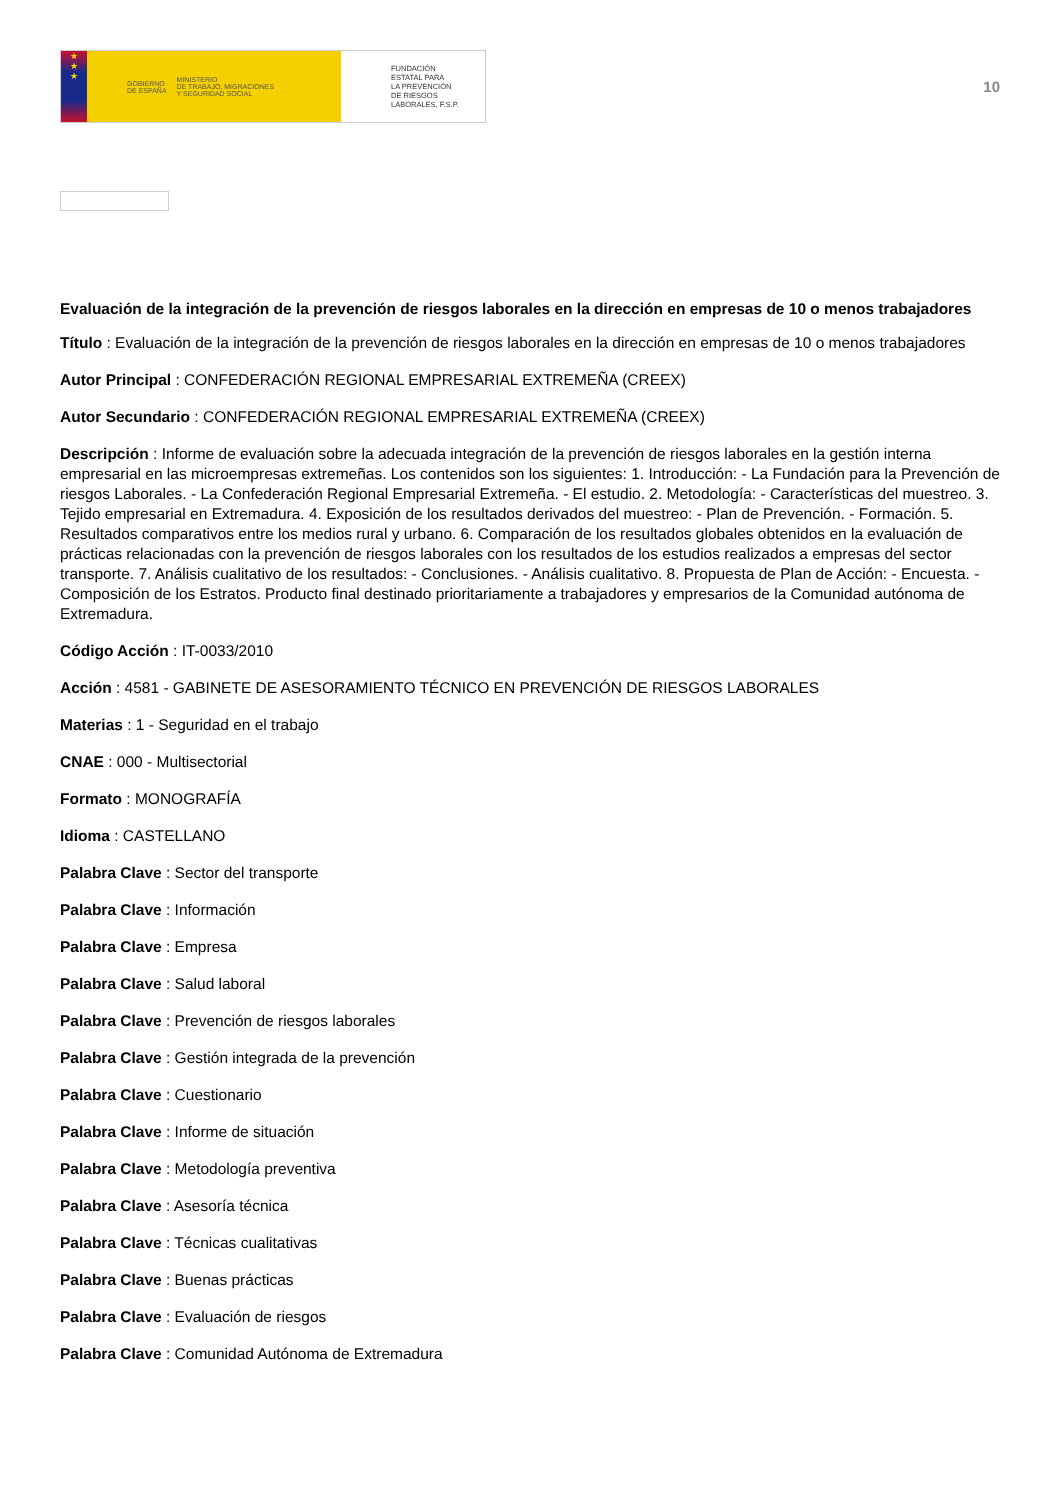★
★
★
GOBIERNO
DE ESPAÑA MINISTERIO
DE TRABAJO, MIGRACIONES
Y SEGURIDAD SOCIAL
FUNDACIÓN
ESTATAL PARA
LA PREVENCIÓN
DE RIESGOS
LABORALES, F.S.P.
10
Evaluación de la integración de la prevención de riesgos laborales en la dirección en empresas de 10 o menos trabajadores
Título : Evaluación de la integración de la prevención de riesgos laborales en la dirección en empresas de 10 o menos trabajadores
Autor Principal : CONFEDERACIÓN REGIONAL EMPRESARIAL EXTREMEÑA (CREEX)
Autor Secundario : CONFEDERACIÓN REGIONAL EMPRESARIAL EXTREMEÑA (CREEX)
Descripción : Informe de evaluación sobre la adecuada integración de la prevención de riesgos laborales en la gestión interna empresarial en las microempresas extremeñas. Los contenidos son los siguientes: 1. Introducción: - La Fundación para la Prevención de riesgos Laborales. - La Confederación Regional Empresarial Extremeña. - El estudio. 2. Metodología: - Características del muestreo. 3. Tejido empresarial en Extremadura. 4. Exposición de los resultados derivados del muestreo: - Plan de Prevención. - Formación. 5. Resultados comparativos entre los medios rural y urbano. 6. Comparación de los resultados globales obtenidos en la evaluación de prácticas relacionadas con la prevención de riesgos laborales con los resultados de los estudios realizados a empresas del sector transporte. 7. Análisis cualitativo de los resultados: - Conclusiones. - Análisis cualitativo. 8. Propuesta de Plan de Acción: - Encuesta. - Composición de los Estratos. Producto final destinado prioritariamente a trabajadores y empresarios de la Comunidad autónoma de Extremadura.
Código Acción : IT-0033/2010
Acción : 4581 - GABINETE DE ASESORAMIENTO TÉCNICO EN PREVENCIÓN DE RIESGOS LABORALES
Materias : 1 - Seguridad en el trabajo
CNAE : 000 - Multisectorial
Formato : MONOGRAFÍA
Idioma : CASTELLANO
Palabra Clave : Sector del transporte
Palabra Clave : Información
Palabra Clave : Empresa
Palabra Clave : Salud laboral
Palabra Clave : Prevención de riesgos laborales
Palabra Clave : Gestión integrada de la prevención
Palabra Clave : Cuestionario
Palabra Clave : Informe de situación
Palabra Clave : Metodología preventiva
Palabra Clave : Asesoría técnica
Palabra Clave : Técnicas cualitativas
Palabra Clave : Buenas prácticas
Palabra Clave : Evaluación de riesgos
Palabra Clave : Comunidad Autónoma de Extremadura